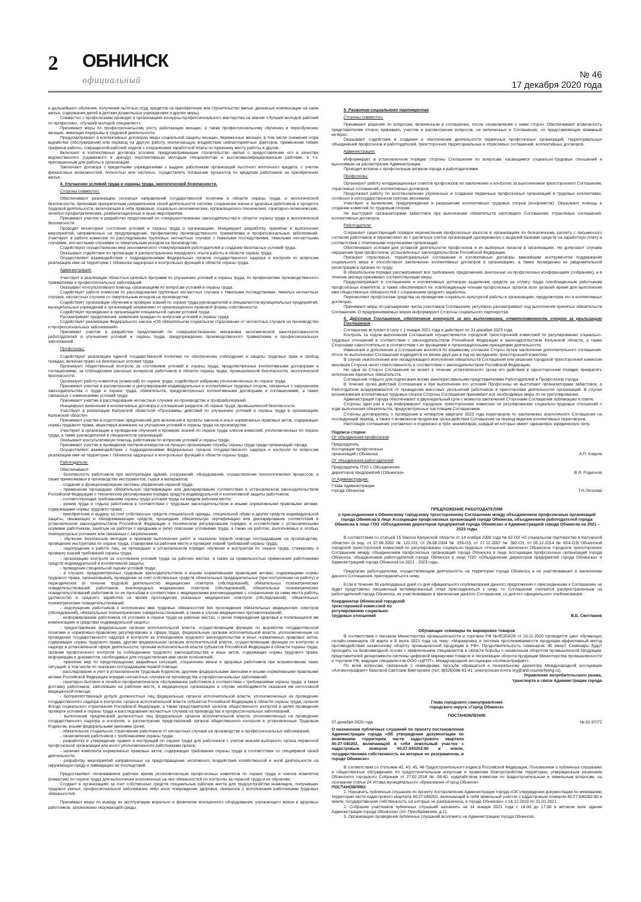2
ОБНИНСК
официальный
№ 46
17 декабря 2020 года
и дальнейшего обучения, получения льготных ссуд, кредитов на приобретение или строительство жилья, денежные компенсации на наем жилья, содержание детей в детских дошкольных учреждениях и другие меры).
Совместно с профсоюзами проводят в организациях конкурсы профессионального мастерства на звание «Лучший молодой рабочий по профессии», «Лучший молодой специалист»
Принимают меры по профессиональному росту работающих женщин, а также профессиональному обучению и переобучению женщин, имеющих перерывы в трудовой деятельности.
Предусматривают в коллективных договорах меры социальной защиты женщин, беременных женщин, в том числе снижения норм выработки (обслуживания) или перевод на другую работу, исключающую воздействие неблагоприятных факторов, применение гибких графиков работы, сокращенной рабочей недели с сохранением заработной платы по прежнему месту работы и другие.
Включают в коллективные договора условия, предусматривающие строительство жилья о предоставлении его в качестве ведомственного (сдаваемого в аренду) перспективным молодым специалистам и высококвалифицированным рабочим, в т.ч. приглашенным для работы в организации.
Заключают договора с кредитными учреждениями о выдаче работникам организаций льготного ипотечного кредита, с учетом финансовых возможностей, полностью или частично, осуществлять погашение процентов по кредитам работников на приобретение жилья.
4. Улучшение условий труда и охраны труда, экологической безопасности.
Стороны совместно:
Обеспечивают реализацию основных направлений государственной политики в области охраны труда. и экологической безопасности, признавая приоритетным направлением своей деятельности систему сохранение жизни и здоровья работников в процессе трудовой деятельности, включающая в себя правовые, социально-экономические, организационно-технические, санитарно-гигиенические, лечебно-профилактические, реабилитационные и иные мероприятия.
Принимают участие в разработке предложений по совершенствованию законодательства в области охраны труда и экологической безопасности.
Проводят мониторинг состояния условий и охраны труда в организациях. Инициируют разработку, принятие и выполнение мероприятий, направленных на предупреждение, профилактику производственного травматизма и профессиональных заболеваний. Участвуют в работе комиссии по расследованию групповых несчастных случаев с тяжелыми последствиями, тяжелыми несчастными случаями, несчастными случаями со смертельным исходом на производстве.
Содействуют осуществлению мер экономического стимулирования работодателей в создании безопасных условий труда.
Оказывают содействие по пропаганде и распространению передового опыта работы в области охраны труда.
Осуществляют взаимодействие с подразделениями Федеральных органов государственного надзора и контроля по вопросам реализации ими на территории г. Обнинска надзорных и контрольных функций в области охраны труда.
Администрация:
Участвует в реализации областных целевых программ по улучшению условий и охраны труда, по профилактике производственного травматизма и профессиональных заболеваний.
Оказывает консультативную помощь организациям по вопросам условий и охраны труда.
Содействует работе комиссии по расследованию групповых несчастных случаев с тяжелыми последствиями, тяжелых несчастных случаев, несчастных случаев со смертельным исходом на производстве.
Содействует организации обучения и проверке знаний по охране труда руководителей и специалистов муниципальных предприятий, муниципальных учреждений и организаций независимо от организационно-правовой формы собственности.
Содействует проведению в организациях специальной оценки условий труда .
Рассматривает предложения, заявления граждан по вопросам условий и охраны труда.
Содействует реализации Федерального закона «Об обязательном социальном страховании от несчастных случаев на производстве и профессиональных заболеваний».
Принимает участие в разработке предложений по совершенствованию механизма экономической заинтересованности работодателей в улучшении условий и охраны труда, предупреждению производственного травматизма и профессиональных заболеваний.
Профсоюзы:
Содействуют реализации единой государственной политики по обеспечению соблюдения и защиты трудовых прав и свобод граждан, включая право на безопасные условия труда.
Организуют общественный контроль за состоянием условий и охраны труда, предусмотренных коллективными договорами и соглашениями, за соблюдением законных интересов работников в области охраны труда, промышленной безопасности, экологической безопасности.
Организуют работу комитетов (комиссий) по охране труда, содействуют избранию уполномоченных по охране труда.
Принимают участие в рассмотрении и урегулировании индивидуальных и коллективных трудовых споров, связанных с нарушением законодательства о труде и охране труда, обязательств, предусмотренных коллективными договорами и соглашениями, а также связанных с изменениями условий труда.
Принимают участие в расследовании несчастных случаев на производстве и профзаболеваний.
Инициируют включение в коллективные договора и соглашения разделов об охране труда, промышленной безопасности.
Участвуют в реализации Калужской областной «Программы действий по улучшению условий и охраны труда в организациях Калужской области»
Принимают участие в подготовке предложений для включения в проекты законов и иных нормативных правовых актов, содержащих нормы трудового права, акцентируя внимание на улучшение условий и охраны труда на производстве.
Участвуют в организации и проведении обучения и проверке знаний по охране труда членов комиссий, уполномоченных по охране труда, а также руководителей и специалистов организаций.
Оказывают консультативную помощь работникам по вопросам условий и охраны труда.
Принимают участие в проведении смотров-конкурсов на лучшую организацию службы охраны труда среди организаций города.
Осуществляют взаимодействие с подразделениями Федеральных органов государственного надзора и контроля по вопросам реализации ими на территории г. Обнинска надзорных и контрольных функций в области охраны труда.
Работодатели:
Обеспечивают:
- безопасность работников при эксплуатации зданий, сооружений, оборудования, осуществлении технологических процессов, а также применяемых в производстве инструментов, сырья и материалов;
- создание и функционирование системы управления охраной труда.
- применение прошедших обязательную сертификацию или декларирование соответствия в установленном законодательством Российской Федерации о техническом регулировании порядке средств индивидуальной и коллективной защиты работников;
- соответствующие требованиям охраны труда условия труда на каждом рабочем месте;
- режим труда и отдыха работников в соответствии с трудовым законодательством и иными нормативными правовыми актами, содержащими нормы трудового права ;
- приобретение и выдачу за счет собственных средств специальной одежды, специальной обуви и других средств индивидуальной защиты, смывающих и обезвреживающих средств, прошедших обязательную сертификацию или декларирование соответствия в установленном законодательством Российской Федерации о техническом регулировании порядке, в соответствии с установленными нормами работникам, занятым на работах с вредными и (или) опасными условиями труда, а также на работах, выполняемых в особых температурных условиях или связанных с загрязнением;
- обучение безопасным методам и приемам выполнения работ и оказанию первой помощи пострадавшим на производстве, проведение инструктажа по охране труда, стажировки на рабочем месте и проверки знаний требований охраны труда;
- недопущение к работе лиц, не прошедших в установленном порядке обучение и инструктаж по охране труда, стажировку и проверку знаний требований охраны труда;
- организацию контроля за состоянием условий труда на рабочих местах, а также за правильностью применения работниками средств индивидуальной и коллективной защиты;
- проведение специальной оценки условий труда;
- в случаях, предусмотренных трудовым законодательством и иными нормативными правовыми актами, содержащими нормы трудового права, организовывать проведение за счет собственных средств обязательных предварительных (при поступлении на работу) и периодических (в течение трудовой деятельности) медицинских осмотров (обследований), обязательных психиатрических освидетельствований работников, внеочередных медицинских осмотров (обследований), обязательных психиатрических освидетельствований работников по их просьбам в соответствии с медицинскими рекомендациями с сохранением за ними места работы (должности) и среднего заработка на время прохождения указанных медицинских осмотров (обследований), обязательных психиатрических освидетельствований;
- недопущение работников к исполнению ими трудовых обязанностей без прохождения обязательных медицинских осмотров (обследований), обязательных психиатрических освидетельствований, а также в случае медицинских противопоказаний;
- информирование работников об условиях и охране труда на рабочих местах, о риске повреждения здоровья и полагающихся им компенсациях и средствах индивидуальной защиты;
- предоставление федеральным органам исполнительной власти, осуществляющим функции по выработке государственной политики и нормативно-правовому регулированию в сфере труда, федеральным органам исполнительной власти, уполномоченным на проведение государственного надзора и контроля за соблюдением трудового законодательства и иных нормативных правовых актов, содержащих нормы трудового права, другим федеральным органам исполнительной власти, осуществляющим функции по контролю и надзору в установленной сфере деятельности, органам исполнительной власти субъектов Российской Федерации в области охраны труда, органам профсоюзного контроля за соблюдением трудового законодательства и иных актов, содержащих нормы трудового права, информации и документов, необходимых для осуществления ими своих полномочий;
- принятие мер по предотвращению аварийных ситуаций, сохранению жизни и здоровья работников при возникновении таких ситуаций, в том числе по оказанию пострадавшим первой помощи;
- расследование и учет в установленном Трудовым Кодексом, другими федеральными законами и иными нормативными правовыми актами Российской Федерации порядке несчастных случаев на производстве и профессиональных заболеваний;
- санитарно-бытовое и лечебно-профилактическое обслуживание работников в соответствии с требованиями охраны труда, а также доставку работников, заболевших на рабочем месте, в медицинскую организацию в случае необходимости оказания им неотложной медицинской помощи;
- беспрепятственный допуск должностных лиц федеральных органов исполнительной власти, уполномоченных на проведение государственного надзора и контроля, органов исполнительной власти субъектов Российской Федерации в области охраны труда, органов Фонда социального страхования Российской Федерации, а также представителей органов общественного контроля в целях проведения проверок условий и охраны труда и расследования несчастных случаев на производстве и профессиональных заболеваний;
- выполнение предписаний должностных лиц федеральных органов исполнительной власти, уполномоченных на проведение государственного надзора и контроля, и рассмотрение представлений органов общественного контроля в установленные Трудовым Кодексом, иными федеральными законами сроки;
- обязательное социальное страхование работников от несчастных случаев на производстве и профессиональных заболеваний;
- ознакомление работников с требованиями охраны труда;
- разработку и утверждение правил и инструкций по охране труда для работников с учетом мнения выборного органа первичной профсоюзной организации или иного уполномоченного работниками органа;
- наличие комплекта нормативных правовых актов, содержащих требования охраны труда в соответствии со спецификой своей деятельности.
- разработку мероприятий направленных на предотвращение негативного воздействия хозяйственной и иной деятельности на окружающую среду и ликвидацию ее последствий.
Предоставляют оплачиваемое рабочее время уполномоченным профсоюзных комитетов по охране труда и членов комитетов (комиссии) по охране труда для выполнения возложенных на них обязанностей по контролю за охраной труда и их обучение;
Создают в организациях за счет собственных средств специальные рабочие места для трудоустройства инвалидов, получивших трудовое увечье, профессиональное заболевание либо иное повреждение здоровья, связанное с исполнением работниками трудовых обязанностей.
Принимают меры по выводу из эксплуатации морально и физически изношенного оборудования, угрожающего жизни и здоровью работников, загрязнению окружающей среды.
5. Развитие социального партнерства
Стороны совместно:
Принимают решения по вопросам, включенным в соглашение, после ознакомления с ними сторон. Обеспечивают возможность представителям сторон принимать участие в рассмотрении вопросов, не включенных в Соглашение, но представляющих взаимный интерес.
Оказывают содействие в создании и обеспечении деятельности первичных профсоюзных организаций, территориальных объединений профсоюзов и работодателей, трехсторонних территориальных и отраслевых соглашений, коллективных договоров.
Администрация:
Информирует в установленном порядке стороны Соглашения по вопросам, касающимся социально-трудовых отношений и выносимым на рассмотрение Администрации.
Проводит встречи с профсоюзным активом города и работодателями.
Профсоюзы:
Организуют работу координационных советов профсоюзов по заключению и контролю за выполнением трехстороннего Соглашения, отраслевых соглашений, коллективных договоров.
Продолжают работу по восстановлению утраченных и созданию первичных профсоюзных организаций в трудовых коллективах, особенно в негосударственном секторе экономики.
Участвуют в выявлении, предупреждении и разрешении коллективных трудовых споров (конфликтов). Оказывают помощь в создании комиссий по трудовым спорам.
Не выступают организаторами забастовок при выполнении обязательств настоящего Соглашения, отраслевых соглашений, коллективных договоров.
Работодатели:
Сохраняют существующий порядок перечисления профсоюзных взносов в организациях по безналичному расчету с письменного согласия работников и перечисляют их с расчетных счетов организаций одновременно с выдачей банками средств на заработную плату в соответствии с платежными поручениями организаций.
Обеспечивают условия для уставной деятельности профсоюзов и их выборных органов в организациях. Не допускают случаев нарушения прав профсоюзов, установленных законодательством Российской Федерации.
Признают отраслевые, территориальные соглашения и коллективные договоры важнейшим инструментом поддержания социального мира и способствуют заключению коллективных договоров в организациях, а также проведению их уведомительной регистрации в органах по труду.
В обязательном порядке рассматривают все требования, предложения, внесенные на профсоюзных конференциях (собраниях), и в течение месяца принимают соответствующие меры.
Предусматривают в соглашениях и коллективных договорах выделение средств на оплату труда освобожденным работникам профсоюзных комитетов, а также обеспечивают не освобожденным членам профсоюзных органов всех уровней время для выполнения ими общественных обязанностей с сохранением среднего заработка.
Перечисляют профсоюзам средства на проведение социально-культурной работы в организациях, предусмотрев это в коллективных договорах.
Принимают меры по расширению числа участников Соглашения, регулярно рассматривают ход выполнения принятых обязательств Соглашения. О предпринимаемых мерах информируют Стороны социального партнерства.
6. Действие Соглашения, обеспечение контроля за его выполнением, ответственность сторон за реализацию Соглашения
Соглашение вступает в силу с 1 января 2021 года и действует по 31 декабря 2023 года.
Контроль за ходом выполнения Соглашения осуществляется городской трехсторонней комиссией по регулированию социально-трудовых отношений в соответствии с законодательством Российской Федерации и законодательством Калужской области, а также Сторонами самостоятельно в соответствии с их функциями и организационными принципами деятельности.
Изменения и дополнения в Соглашение вносятся по взаимному согласию Сторон путем заключения дополнительного соглашения. Итоги по выполнению Соглашения подводятся не менее двух раз в год на заседаниях трехсторонней комиссии.
В случае неисполнения или ненадлежащего исполнения обязательств Соглашения или решения городской трехсторонней комиссии виновная Сторона несет ответственность в соответствии с законодательством Российской Федерации.
Ни одна из Сторон Соглашения не может в течение установленного срока его действия в одностороннем порядке прекратить исполнение принятых обязательств.
Соглашение открыто для подписания всеми заинтересованными представителями Работодателей и Профсоюзов города.
В течение срока действия Соглашения и при выполнении его условий Профсоюзы не выступают организаторами забастовок, а Работодатели воздерживаются от проведения массовых увольнений работников и приостановки деятельности организаций. В случае возникновения коллективных трудовых споров Стороны Соглашения принимают все необходимые меры по их урегулированию.
Администрация города обеспечивает в двухнедельный срок с момента заключения Сторонами Соглашения публикацию в газете.
Стороны один раз в год информируют городскую трехстороннюю комиссию по регулированию социально-трудовых отношений о ходе выполнения обязательств, предусмотренных настоящим Соглашением.
Стороны договорились о проведении в четвертом квартале 2023 года переговоров по заключению аналогичного Соглашения на последующий период, а также о возможном продлении срока действия Соглашения на период ведения коллективных переговоров.
Настоящее соглашение составлено и подписано в трёх экземплярах, каждый из которых имеет одинаковую юридическую силу.
Подписи сторон:
От объединения профсоюзов:
Председатель
Ассоциации профсоюзных
организаций г.Обнинска
А.П. Ковров
От объединения работодателей:
Председатель ГОО « Объединение
директоров предприятий г.Обнинска»
В.Я. Родионов
от Администрации:
Глава Администрации
города Обнинска
Т.Н.Леонова
ПРЕДЛОЖЕНИЕ РАБОТОДАТЕЛЯМ
о присоединении к Обнинскому городскому трехстороннему Соглашению между объединением профсоюзных организаций города Обнинска в лице Ассоциации профсоюзных организаций города Обнинска, объединением работодателей города Обнинска в лице ГОО «Объединение директоров предприятий города Обнинска» и Администрацией города Обнинска на 2021 - 2023 годы
В соответствии со статьей 15 Закона Калужской области от 14 ноября 2000 года № 62-ОЗ «О социальном партнерстве в Калужской области» (в ред. от 07.06.2002 № 122-ОЗ, от 26.08.2004 № 339-ОЗ, от 27.12.2007 № 392-ОЗ, от 05.12.2014 № 654-ОЗ) Обнинской городской трехсторонней комиссией по регулированию социально-трудовых отношений заключено Обнинское городское трехстороннее Соглашение между объединением профсоюзных организаций города Обнинска в лице Ассоциации профсоюзных организаций города Обнинска, объединением работодателей города Обнинска в лице ГОО «Объединение директоров предприятий города Обнинска» и Администрацией города Обнинска на 2021 - 2023 годы.
Предлагаю работодателям, осуществляющим деятельность на территории города Обнинска и не участвовавших в заключении данного Соглашения, присоединиться к нему.
Если в течение 30 календарных дней со дня официального опубликования данного предложения о присоединении к Соглашению не будет представлен письменный мотивированный отказ присоединиться к нему, то Соглашение считается распространенным на работодателей города Обнинска, не участвовавших в заключении данного Соглашения, со дня его официального опубликования.
Координатор Обнинской городской
трехсторонней комиссией по
регулированию социально-
трудовых отношений
В.Б. Светлаков
Обучающие семинары по маркировке товаров
В соответствии с письмом Министерства промышленности и торговли РФ №85354/28 от 10.11.2020 проводится цикл обучающих онлайн-семинаров 18 марта и 8 июля 2021 года на тему: «Маркировка и система прослеживаемости продукции-эффективный метод противодействия незаконному обороту промышленной продукции в РФ». Продолжительность семинаров: 90 минут. Семинары будут проходить на безвозмездной основе с привлечением специалистов в области борьбы с незаконным оборотом промышленной продукции: представителей департамента системы цифровой маркировки товаров и легализации оборота продукции Министерства промышленности и торговли РФ, ведущих специалистов ООО «ЦРПТ», Международной ассоциации «Антиконтрафакт».
По всем вопросам, связанным с семинарами, просьба обращаться к генеральному директору Международной ассоциации «Антиконтрафакт» Квасовой Светлане Викторовне (тел: 8(926)096-61-41, электронная почта org@anti-counterfeting.ru).
Управление потребительского рынка,
транспорта и связи Администрации города
Глава городского самоуправления
городского округа «Город Обнинск»
ПОСТАНОВЛЕНИЕ
07 декабря 2020 года № 01-07/72
О назначении публичных слушаний по проекту постановления Администрации города «Об утверждении документации по межеванию территории части кадастрового квартала 40:27:040202, включающей в себя земельный участок с кадастровым номером 40:27:040202:90 и земли, государственная собственность на которые не разграничена, в городе Обнинске»
В соответствии со статьями 42, 43, 45, 46 Градостроительного кодекса Российской Федерации, Положением о публичных слушаниях и общественных обсуждениях по градостроительным вопросам и правилам благоустройства территории, утвержденным решением Обнинского городского Собрания от 27.02.2018 № 08-40, ходатайством комиссии по градостроительным и земельным вопросам, на основании статьи 24 Устава муниципального образования «Город Обнинск»
ПОСТАНОВЛЯЮ:
1. Назначить публичные слушания по проекту постановления Администрации города «Об утверждении документации по межеванию территории части кадастрового квартала 40:27:040202, включающей в себя земельный участок с кадастровым номером 40:27:040202:90 и земли, государственная собственность на которые не разграничена, в городе Обнинске» с 18.12.2020 по 21.01.2021.
2. Собрание участников публичных слушаний назначить на 14 января 2021 года с 16.00 до 17.00 в актовом зале здания Администрации города Обнинска» (пл. Преображения, д.1).
3. Организацию проведения публичных слушаний возложить на Администрацию города Обнинска.